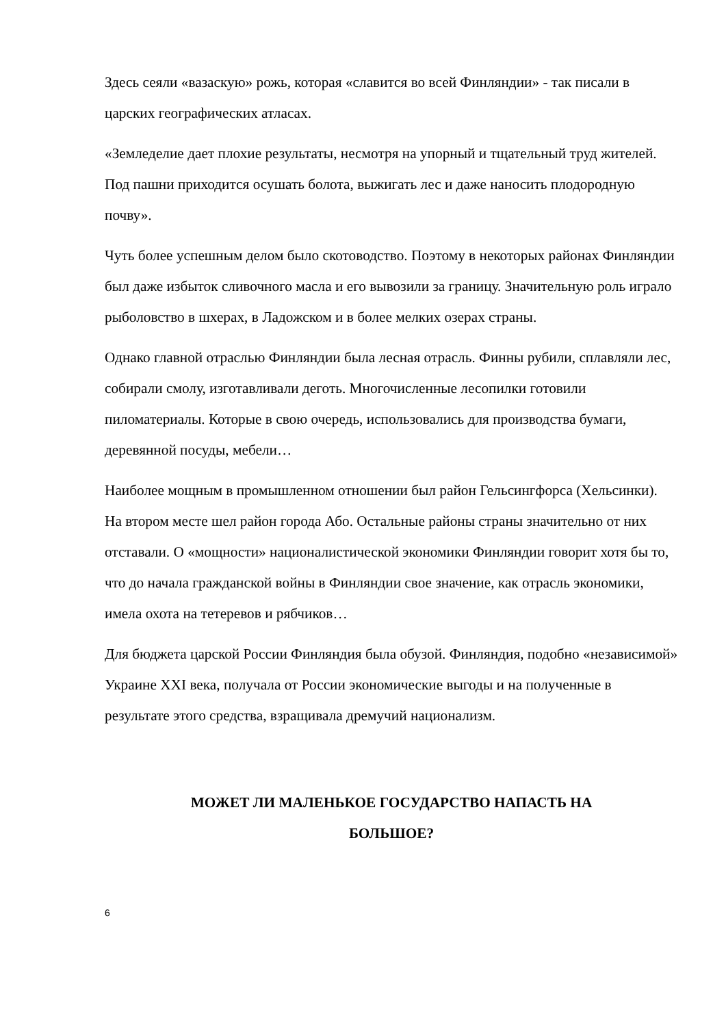Здесь сеяли «вазаскую» рожь, которая «славится во всей Финляндии» - так писали в царских географических атласах.
«Земледелие дает плохие результаты, несмотря на упорный и тщательный труд жителей. Под пашни приходится осушать болота, выжигать лес и даже наносить плодородную почву».
Чуть более успешным делом было скотоводство. Поэтому в некоторых районах Финляндии был даже избыток сливочного масла и его вывозили за границу. Значительную роль играло рыболовство в шхерах, в Ладожском и в более мелких озерах страны.
Однако главной отраслью Финляндии была лесная отрасль. Финны рубили, сплавляли лес, собирали смолу, изготавливали деготь. Многочисленные лесопилки готовили пиломатериалы. Которые в свою очередь, использовались для производства бумаги, деревянной посуды, мебели…
Наиболее мощным в промышленном отношении был район Гельсингфорса (Хельсинки). На втором месте шел район города Або. Остальные районы страны значительно от них отставали. О «мощности» националистической экономики Финляндии говорит хотя бы то, что до начала гражданской войны в Финляндии свое значение, как отрасль экономики, имела охота на тетеревов и рябчиков…
Для бюджета царской России Финляндия была обузой. Финляндия, подобно «независимой» Украине XXI века, получала от России экономические выгоды и на полученные в результате этого средства, взращивала дремучий национализм.
МОЖЕТ ЛИ МАЛЕНЬКОЕ ГОСУДАРСТВО НАПАСТЬ НА
БОЛЬШОЕ?
6